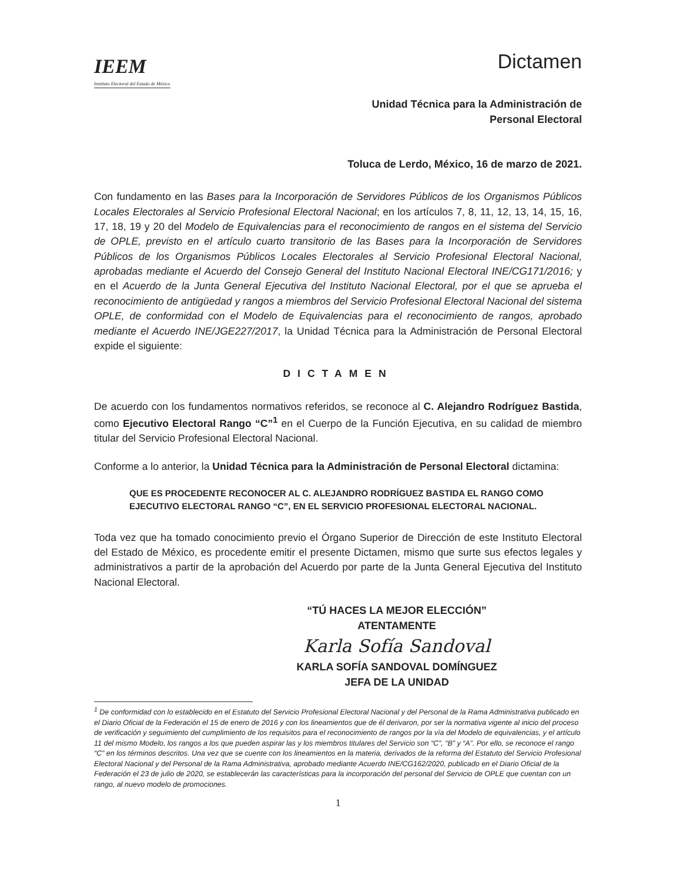IEEM
Instituto Electoral del Estado de México
Dictamen
Unidad Técnica para la Administración de
Personal Electoral
Toluca de Lerdo, México, 16 de marzo de 2021.
Con fundamento en las Bases para la Incorporación de Servidores Públicos de los Organismos Públicos Locales Electorales al Servicio Profesional Electoral Nacional; en los artículos 7, 8, 11, 12, 13, 14, 15, 16, 17, 18, 19 y 20 del Modelo de Equivalencias para el reconocimiento de rangos en el sistema del Servicio de OPLE, previsto en el artículo cuarto transitorio de las Bases para la Incorporación de Servidores Públicos de los Organismos Públicos Locales Electorales al Servicio Profesional Electoral Nacional, aprobadas mediante el Acuerdo del Consejo General del Instituto Nacional Electoral INE/CG171/2016; y en el Acuerdo de la Junta General Ejecutiva del Instituto Nacional Electoral, por el que se aprueba el reconocimiento de antigüedad y rangos a miembros del Servicio Profesional Electoral Nacional del sistema OPLE, de conformidad con el Modelo de Equivalencias para el reconocimiento de rangos, aprobado mediante el Acuerdo INE/JGE227/2017, la Unidad Técnica para la Administración de Personal Electoral expide el siguiente:
DICTAMEN
De acuerdo con los fundamentos normativos referidos, se reconoce al C. Alejandro Rodríguez Bastida, como Ejecutivo Electoral Rango “C”<sup>1</sup> en el Cuerpo de la Función Ejecutiva, en su calidad de miembro titular del Servicio Profesional Electoral Nacional.
Conforme a lo anterior, la Unidad Técnica para la Administración de Personal Electoral dictamina:
QUE ES PROCEDENTE RECONOCER AL C. ALEJANDRO RODRÍGUEZ BASTIDA EL RANGO COMO EJECUTIVO ELECTORAL RANGO “C”, EN EL SERVICIO PROFESIONAL ELECTORAL NACIONAL.
Toda vez que ha tomado conocimiento previo el Órgano Superior de Dirección de este Instituto Electoral del Estado de México, es procedente emitir el presente Dictamen, mismo que surte sus efectos legales y administrativos a partir de la aprobación del Acuerdo por parte de la Junta General Ejecutiva del Instituto Nacional Electoral.
“TÚ HACES LA MEJOR ELECCIÓN”
ATENTAMENTE
Karla Sofía Sandoval
KARLA SOFÍA SANDOVAL DOMÍNGUEZ
JEFA DE LA UNIDAD
<sup>1</sup> De conformidad con lo establecido en el Estatuto del Servicio Profesional Electoral Nacional y del Personal de la Rama Administrativa publicado en el Diario Oficial de la Federación el 15 de enero de 2016 y con los lineamientos que de él derivaron, por ser la normativa vigente al inicio del proceso de verificación y seguimiento del cumplimiento de los requisitos para el reconocimiento de rangos por la vía del Modelo de equivalencias, y el artículo 11 del mismo Modelo, los rangos a los que pueden aspirar las y los miembros titulares del Servicio son “C”, “B” y “A”. Por ello, se reconoce el rango “C” en los términos descritos. Una vez que se cuente con los lineamientos en la materia, derivados de la reforma del Estatuto del Servicio Profesional Electoral Nacional y del Personal de la Rama Administrativa, aprobado mediante Acuerdo INE/CG162/2020, publicado en el Diario Oficial de la Federación el 23 de julio de 2020, se establecerán las características para la incorporación del personal del Servicio de OPLE que cuentan con un rango, al nuevo modelo de promociones.
1